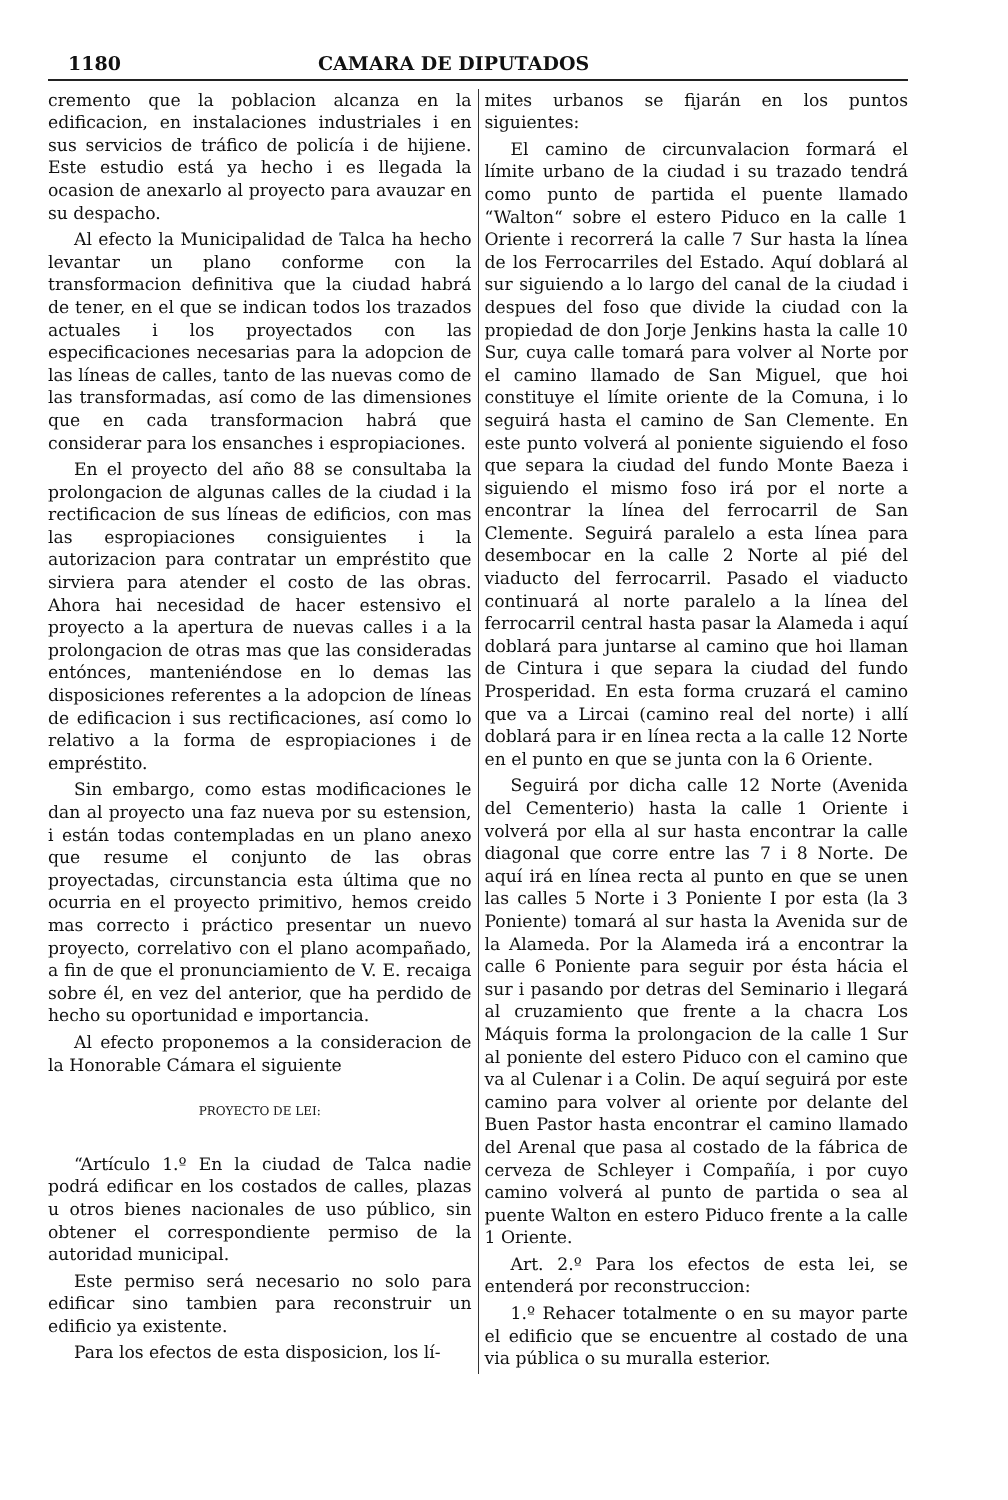1180 CAMARA DE DIPUTADOS
cremento que la poblacion alcanza en la edificacion, en instalaciones industriales i en sus servicios de tráfico de policía i de hijiene. Este estudio está ya hecho i es llegada la ocasion de anexarlo al proyecto para avauzar en su despacho.
Al efecto la Municipalidad de Talca ha hecho levantar un plano conforme con la transformacion definitiva que la ciudad habrá de tener, en el que se indican todos los trazados actuales i los proyectados con las especificaciones necesarias para la adopcion de las líneas de calles, tanto de las nuevas como de las transformadas, así como de las dimensiones que en cada transformacion habrá que considerar para los ensanches i espropiaciones.
En el proyecto del año 88 se consultaba la prolongacion de algunas calles de la ciudad i la rectificacion de sus líneas de edificios, con mas las espropiaciones consiguientes i la autorizacion para contratar un empréstito que sirviera para atender el costo de las obras. Ahora hai necesidad de hacer estensivo el proyecto a la apertura de nuevas calles i a la prolongacion de otras mas que las consideradas entónces, manteniéndose en lo demas las disposiciones referentes a la adopcion de líneas de edificacion i sus rectificaciones, así como lo relativo a la forma de espropiaciones i de empréstito.
Sin embargo, como estas modificaciones le dan al proyecto una faz nueva por su estension, i están todas contempladas en un plano anexo que resume el conjunto de las obras proyectadas, circunstancia esta última que no ocurria en el proyecto primitivo, hemos creido mas correcto i práctico presentar un nuevo proyecto, correlativo con el plano acompañado, a fin de que el pronunciamiento de V. E. recaiga sobre él, en vez del anterior, que ha perdido de hecho su oportunidad e importancia.
Al efecto proponemos a la consideracion de la Honorable Cámara el siguiente
PROYECTO DE LEI:
“Artículo 1.º En la ciudad de Talca nadie podrá edificar en los costados de calles, plazas u otros bienes nacionales de uso público, sin obtener el correspondiente permiso de la autoridad municipal.
Este permiso será necesario no solo para edificar sino tambien para reconstruir un edificio ya existente.
Para los efectos de esta disposicion, los lí-
mites urbanos se fijarán en los puntos siguientes:
El camino de circunvalacion formará el límite urbano de la ciudad i su trazado tendrá como punto de partida el puente llamado “Walton“ sobre el estero Piduco en la calle 1 Oriente i recorrerá la calle 7 Sur hasta la línea de los Ferrocarriles del Estado. Aquí doblará al sur siguiendo a lo largo del canal de la ciudad i despues del foso que divide la ciudad con la propiedad de don Jorje Jenkins hasta la calle 10 Sur, cuya calle tomará para volver al Norte por el camino llamado de San Miguel, que hoi constituye el límite oriente de la Comuna, i lo seguirá hasta el camino de San Clemente. En este punto volverá al poniente siguiendo el foso que separa la ciudad del fundo Monte Baeza i siguiendo el mismo foso irá por el norte a encontrar la línea del ferrocarril de San Clemente. Seguirá paralelo a esta línea para desembocar en la calle 2 Norte al pié del viaducto del ferrocarril. Pasado el viaducto continuará al norte paralelo a la línea del ferrocarril central hasta pasar la Alameda i aquí doblará para juntarse al camino que hoi llaman de Cintura i que separa la ciudad del fundo Prosperidad. En esta forma cruzará el camino que va a Lircai (camino real del norte) i allí doblará para ir en línea recta a la calle 12 Norte en el punto en que se junta con la 6 Oriente.
Seguirá por dicha calle 12 Norte (Avenida del Cementerio) hasta la calle 1 Oriente i volverá por ella al sur hasta encontrar la calle diagonal que corre entre las 7 i 8 Norte. De aquí irá en línea recta al punto en que se unen las calles 5 Norte i 3 Poniente I por esta (la 3 Poniente) tomará al sur hasta la Avenida sur de la Alameda. Por la Alameda irá a encontrar la calle 6 Poniente para seguir por ésta hácia el sur i pasando por detras del Seminario i llegará al cruzamiento que frente a la chacra Los Máquis forma la prolongacion de la calle 1 Sur al poniente del estero Piduco con el camino que va al Culenar i a Colin. De aquí seguirá por este camino para volver al oriente por delante del Buen Pastor hasta encontrar el camino llamado del Arenal que pasa al costado de la fábrica de cerveza de Schleyer i Compañía, i por cuyo camino volverá al punto de partida o sea al puente Walton en estero Piduco frente a la calle 1 Oriente.
Art. 2.º Para los efectos de esta lei, se entenderá por reconstruccion:
1.º Rehacer totalmente o en su mayor parte el edificio que se encuentre al costado de una via pública o su muralla esterior.